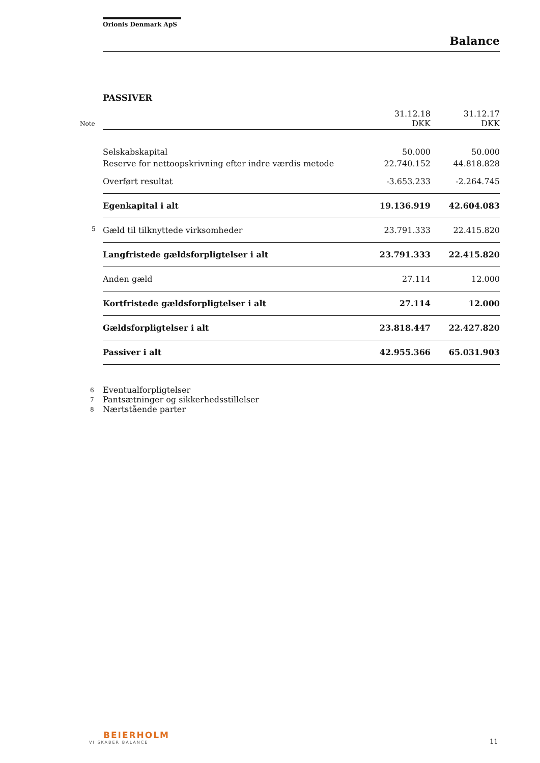Orionis Denmark ApS
Balance
PASSIVER
| Note | 31.12.18 DKK | 31.12.17 DKK |
| Selskabskapital | 50.000 | 50.000 |
| Reserve for nettoopskrivning efter indre værdis metode | 22.740.152 | 44.818.828 |
| Overført resultat | -3.653.233 | -2.264.745 |
| Egenkapital i alt | 19.136.919 | 42.604.083 |
| 5 Gæld til tilknyttede virksomheder | 23.791.333 | 22.415.820 |
| Langfristede gældsforpligtelser i alt | 23.791.333 | 22.415.820 |
| Anden gæld | 27.114 | 12.000 |
| Kortfristede gældsforpligtelser i alt | 27.114 | 12.000 |
| Gældsforpligtelser i alt | 23.818.447 | 22.427.820 |
| Passiver i alt | 42.955.366 | 65.031.903 |
6 Eventualforpligtelser
7 Pantsætninger og sikkerhedsstillelser
8 Nærtstående parter
BEIERHOLM
VI SKABER BALANCE
11